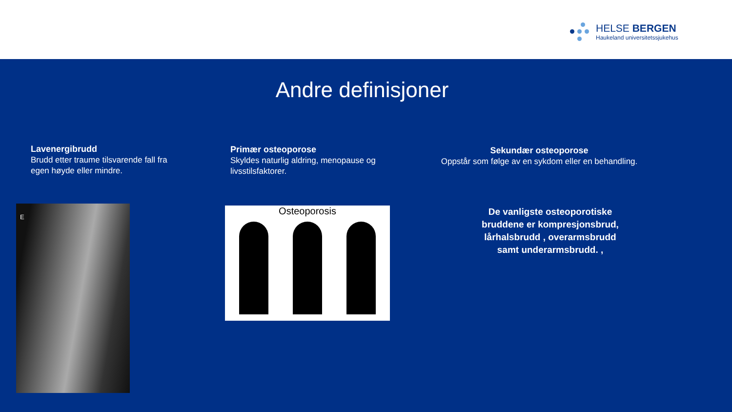HELSE BERGEN
Haukeland universitetssjukehus
Andre definisjoner
Lavenergibrudd
Brudd etter traume tilsvarende fall fra egen høyde eller mindre.
Primær osteoporose
Skyldes naturlig aldring, menopause og livsstilsfaktorer.
Sekundær osteoporose
Oppstår som følge av en sykdom eller en behandling.
E Osteoporosis
De vanligste osteoporotiske bruddene er kompresjonsbrud, lårhalsbrudd , overarmsbrudd samt underarmsbrudd. ,